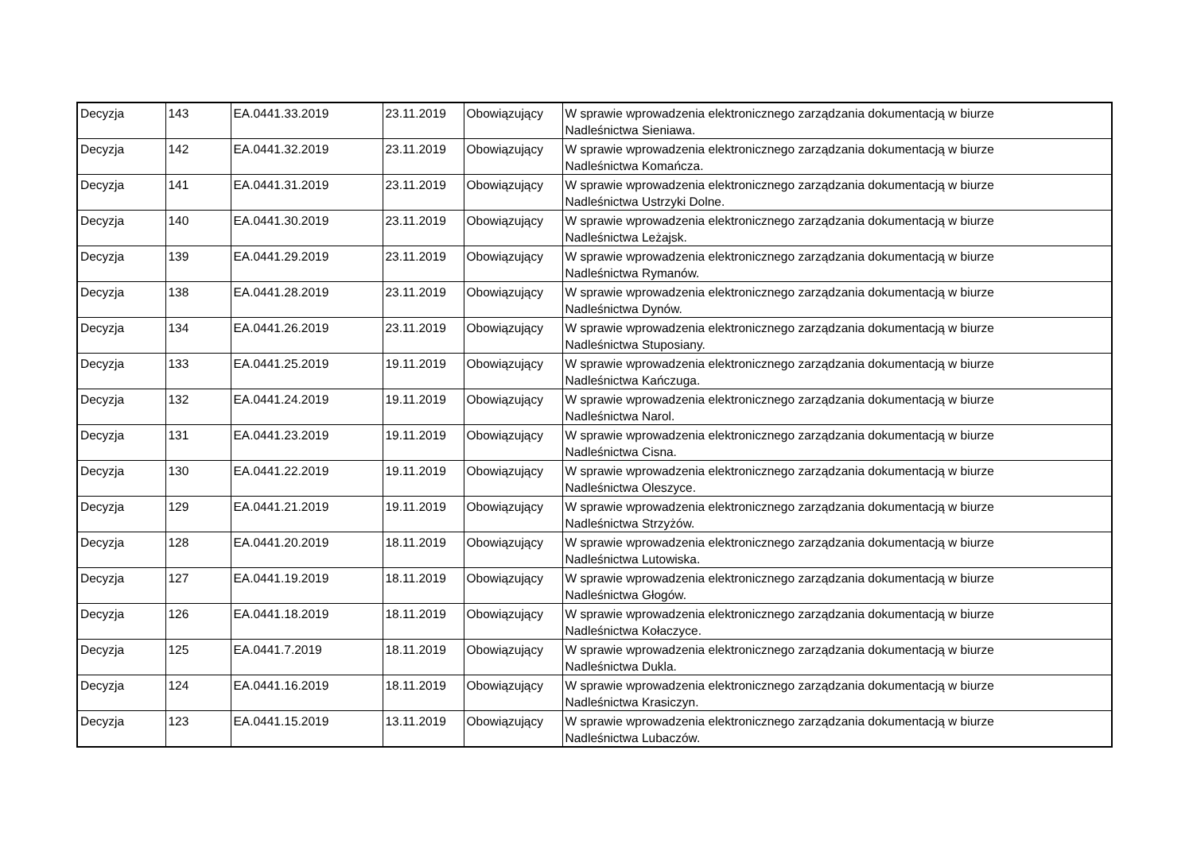| Decyzja | 143 | EA.0441.33.2019 | 23.11.2019 | Obowiązujący | W sprawie wprowadzenia elektronicznego zarządzania dokumentacją w biurze Nadleśnictwa Sieniawa. |
| Decyzja | 142 | EA.0441.32.2019 | 23.11.2019 | Obowiązujący | W sprawie wprowadzenia elektronicznego zarządzania dokumentacją w biurze Nadleśnictwa Komańcza. |
| Decyzja | 141 | EA.0441.31.2019 | 23.11.2019 | Obowiązujący | W sprawie wprowadzenia elektronicznego zarządzania dokumentacją w biurze Nadleśnictwa Ustrzyki Dolne. |
| Decyzja | 140 | EA.0441.30.2019 | 23.11.2019 | Obowiązujący | W sprawie wprowadzenia elektronicznego zarządzania dokumentacją w biurze Nadleśnictwa Leżajsk. |
| Decyzja | 139 | EA.0441.29.2019 | 23.11.2019 | Obowiązujący | W sprawie wprowadzenia elektronicznego zarządzania dokumentacją w biurze Nadleśnictwa Rymanów. |
| Decyzja | 138 | EA.0441.28.2019 | 23.11.2019 | Obowiązujący | W sprawie wprowadzenia elektronicznego zarządzania dokumentacją w biurze Nadleśnictwa Dynów. |
| Decyzja | 134 | EA.0441.26.2019 | 23.11.2019 | Obowiązujący | W sprawie wprowadzenia elektronicznego zarządzania dokumentacją w biurze Nadleśnictwa Stuposiany. |
| Decyzja | 133 | EA.0441.25.2019 | 19.11.2019 | Obowiązujący | W sprawie wprowadzenia elektronicznego zarządzania dokumentacją w biurze Nadleśnictwa Kańczuga. |
| Decyzja | 132 | EA.0441.24.2019 | 19.11.2019 | Obowiązujący | W sprawie wprowadzenia elektronicznego zarządzania dokumentacją w biurze Nadleśnictwa Narol. |
| Decyzja | 131 | EA.0441.23.2019 | 19.11.2019 | Obowiązujący | W sprawie wprowadzenia elektronicznego zarządzania dokumentacją w biurze Nadleśnictwa Cisna. |
| Decyzja | 130 | EA.0441.22.2019 | 19.11.2019 | Obowiązujący | W sprawie wprowadzenia elektronicznego zarządzania dokumentacją w biurze Nadleśnictwa Oleszyce. |
| Decyzja | 129 | EA.0441.21.2019 | 19.11.2019 | Obowiązujący | W sprawie wprowadzenia elektronicznego zarządzania dokumentacją w biurze Nadleśnictwa Strzyżów. |
| Decyzja | 128 | EA.0441.20.2019 | 18.11.2019 | Obowiązujący | W sprawie wprowadzenia elektronicznego zarządzania dokumentacją w biurze Nadleśnictwa Lutowiska. |
| Decyzja | 127 | EA.0441.19.2019 | 18.11.2019 | Obowiązujący | W sprawie wprowadzenia elektronicznego zarządzania dokumentacją w biurze Nadleśnictwa Głogów. |
| Decyzja | 126 | EA.0441.18.2019 | 18.11.2019 | Obowiązujący | W sprawie wprowadzenia elektronicznego zarządzania dokumentacją w biurze Nadleśnictwa Kołaczyce. |
| Decyzja | 125 | EA.0441.7.2019 | 18.11.2019 | Obowiązujący | W sprawie wprowadzenia elektronicznego zarządzania dokumentacją w biurze Nadleśnictwa Dukla. |
| Decyzja | 124 | EA.0441.16.2019 | 18.11.2019 | Obowiązujący | W sprawie wprowadzenia elektronicznego zarządzania dokumentacją w biurze Nadleśnictwa Krasiczyn. |
| Decyzja | 123 | EA.0441.15.2019 | 13.11.2019 | Obowiązujący | W sprawie wprowadzenia elektronicznego zarządzania dokumentacją w biurze Nadleśnictwa Lubaczów. |